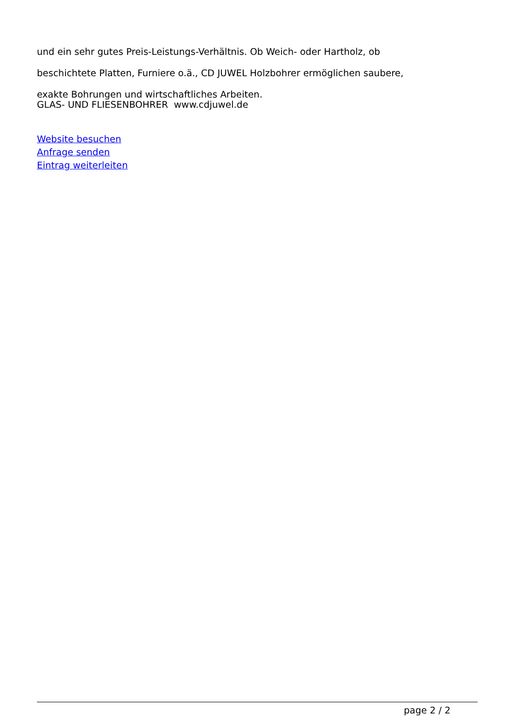und ein sehr gutes Preis-Leistungs-Verhältnis. Ob Weich- oder Hartholz, ob
beschichtete Platten, Furniere o.ä., CD JUWEL Holzbohrer ermöglichen saubere,
exakte Bohrungen und wirtschaftliches Arbeiten.
GLAS- UND FLIESENBOHRER www.cdjuwel.de
Website besuchen
Anfrage senden
Eintrag weiterleiten
page 2 / 2